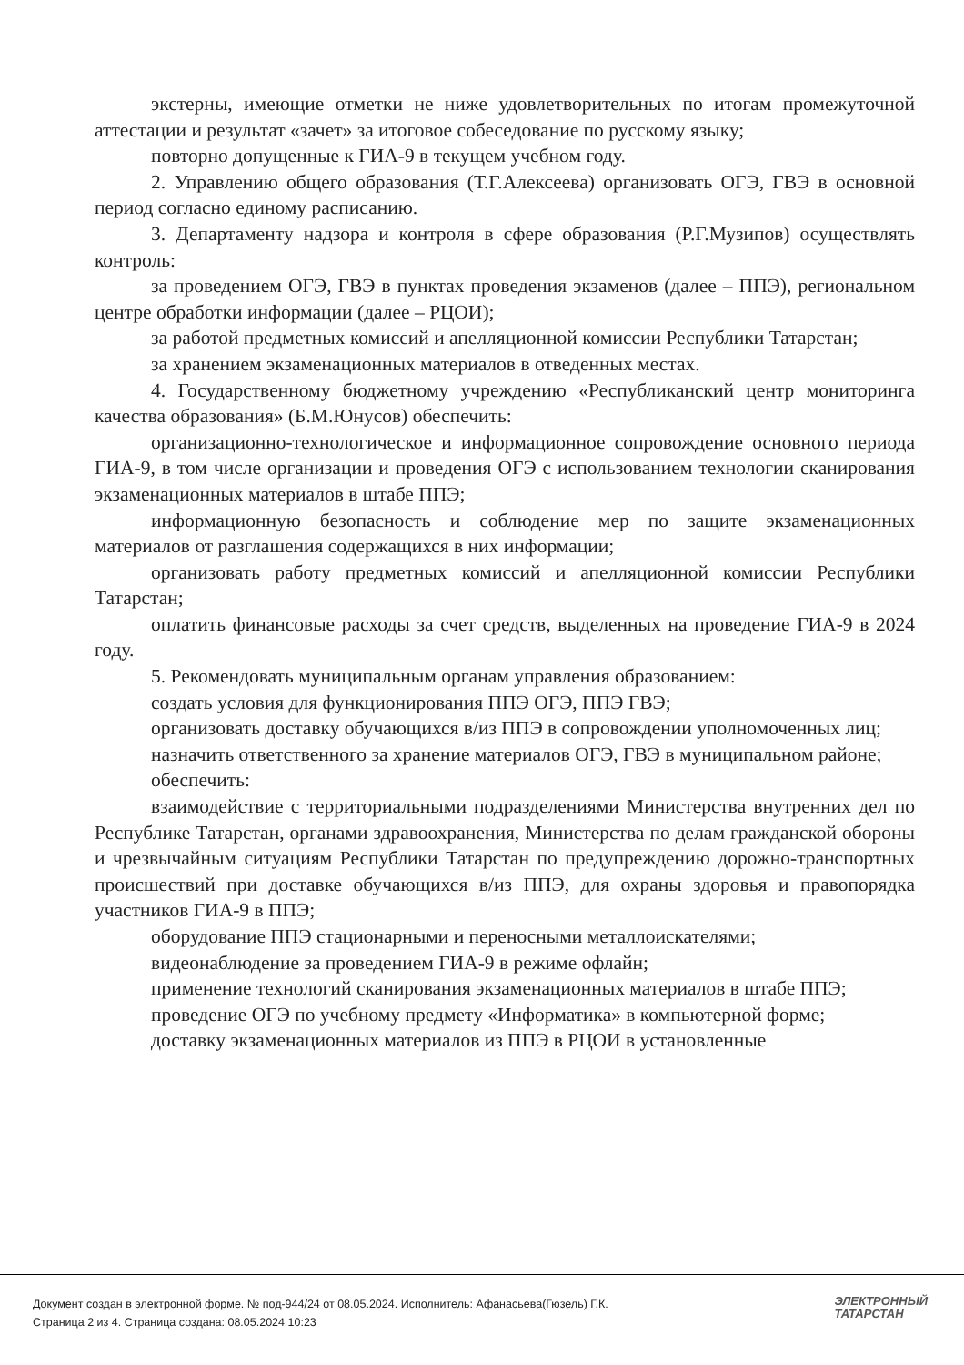экстерны, имеющие отметки не ниже удовлетворительных по итогам промежуточной аттестации и результат «зачет» за итоговое собеседование по русскому языку;
повторно допущенные к ГИА-9 в текущем учебном году.
2. Управлению общего образования (Т.Г.Алексеева) организовать ОГЭ, ГВЭ в основной период согласно единому расписанию.
3. Департаменту надзора и контроля в сфере образования (Р.Г.Музипов) осуществлять контроль:
за проведением ОГЭ, ГВЭ в пунктах проведения экзаменов (далее – ППЭ), региональном центре обработки информации (далее – РЦОИ);
за работой предметных комиссий и апелляционной комиссии Республики Татарстан;
за хранением экзаменационных материалов в отведенных местах.
4. Государственному бюджетному учреждению «Республиканский центр мониторинга качества образования» (Б.М.Юнусов) обеспечить:
организационно-технологическое и информационное сопровождение основного периода ГИА-9, в том числе организации и проведения ОГЭ с использованием технологии сканирования экзаменационных материалов в штабе ППЭ;
информационную безопасность и соблюдение мер по защите экзаменационных материалов от разглашения содержащихся в них информации;
организовать работу предметных комиссий и апелляционной комиссии Республики Татарстан;
оплатить финансовые расходы за счет средств, выделенных на проведение ГИА-9 в 2024 году.
5. Рекомендовать муниципальным органам управления образованием:
создать условия для функционирования ППЭ ОГЭ, ППЭ ГВЭ;
организовать доставку обучающихся в/из ППЭ в сопровождении уполномоченных лиц;
назначить ответственного за хранение материалов ОГЭ, ГВЭ в муниципальном районе;
обеспечить:
взаимодействие с территориальными подразделениями Министерства внутренних дел по Республике Татарстан, органами здравоохранения, Министерства по делам гражданской обороны и чрезвычайным ситуациям Республики Татарстан по предупреждению дорожно-транспортных происшествий при доставке обучающихся в/из ППЭ, для охраны здоровья и правопорядка участников ГИА-9 в ППЭ;
оборудование ППЭ стационарными и переносными металлоискателями;
видеонаблюдение за проведением ГИА-9 в режиме офлайн;
применение технологий сканирования экзаменационных материалов в штабе ППЭ;
проведение ОГЭ по учебному предмету «Информатика» в компьютерной форме;
доставку экзаменационных материалов из ППЭ в РЦОИ в установленные
Документ создан в электронной форме. № под-944/24 от 08.05.2024. Исполнитель: Афанасьева(Гюзель) Г.К.
Страница 2 из 4. Страница создана: 08.05.2024 10:23
ЭЛЕКТРОННЫЙ
ТАТАРСТАН